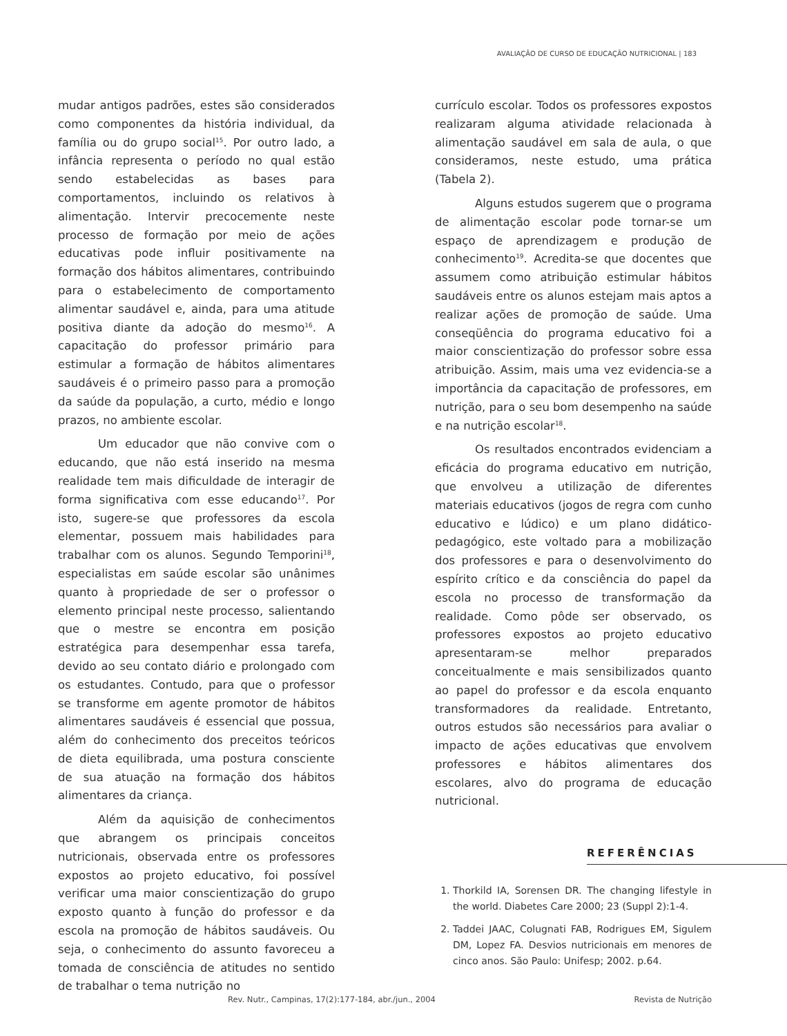AVALIAÇÃO DE CURSO DE EDUCAÇÃO NUTRICIONAL | 183
mudar antigos padrões, estes são considerados como componentes da história individual, da família ou do grupo social<sup>15</sup>. Por outro lado, a infância representa o período no qual estão sendo estabelecidas as bases para comportamentos, incluindo os relativos à alimentação. Intervir precocemente neste processo de formação por meio de ações educativas pode influir positivamente na formação dos hábitos alimentares, contribuindo para o estabelecimento de comportamento alimentar saudável e, ainda, para uma atitude positiva diante da adoção do mesmo<sup>16</sup>. A capacitação do professor primário para estimular a formação de hábitos alimentares saudáveis é o primeiro passo para a promoção da saúde da população, a curto, médio e longo prazos, no ambiente escolar.
Um educador que não convive com o educando, que não está inserido na mesma realidade tem mais dificuldade de interagir de forma significativa com esse educando<sup>17</sup>. Por isto, sugere-se que professores da escola elementar, possuem mais habilidades para trabalhar com os alunos. Segundo Temporini<sup>18</sup>, especialistas em saúde escolar são unânimes quanto à propriedade de ser o professor o elemento principal neste processo, salientando que o mestre se encontra em posição estratégica para desempenhar essa tarefa, devido ao seu contato diário e prolongado com os estudantes. Contudo, para que o professor se transforme em agente promotor de hábitos alimentares saudáveis é essencial que possua, além do conhecimento dos preceitos teóricos de dieta equilibrada, uma postura consciente de sua atuação na formação dos hábitos alimentares da criança.
Além da aquisição de conhecimentos que abrangem os principais conceitos nutricionais, observada entre os professores expostos ao projeto educativo, foi possível verificar uma maior conscientização do grupo exposto quanto à função do professor e da escola na promoção de hábitos saudáveis. Ou seja, o conhecimento do assunto favoreceu a tomada de consciência de atitudes no sentido de trabalhar o tema nutrição no
currículo escolar. Todos os professores expostos realizaram alguma atividade relacionada à alimentação saudável em sala de aula, o que consideramos, neste estudo, uma prática (Tabela 2).
Alguns estudos sugerem que o programa de alimentação escolar pode tornar-se um espaço de aprendizagem e produção de conhecimento<sup>19</sup>. Acredita-se que docentes que assumem como atribuição estimular hábitos saudáveis entre os alunos estejam mais aptos a realizar ações de promoção de saúde. Uma conseqüência do programa educativo foi a maior conscientização do professor sobre essa atribuição. Assim, mais uma vez evidencia-se a importância da capacitação de professores, em nutrição, para o seu bom desempenho na saúde e na nutrição escolar<sup>18</sup>.
Os resultados encontrados evidenciam a eficácia do programa educativo em nutrição, que envolveu a utilização de diferentes materiais educativos (jogos de regra com cunho educativo e lúdico) e um plano didático-pedagógico, este voltado para a mobilização dos professores e para o desenvolvimento do espírito crítico e da consciência do papel da escola no processo de transformação da realidade. Como pôde ser observado, os professores expostos ao projeto educativo apresentaram-se melhor preparados conceitualmente e mais sensibilizados quanto ao papel do professor e da escola enquanto transformadores da realidade. Entretanto, outros estudos são necessários para avaliar o impacto de ações educativas que envolvem professores e hábitos alimentares dos escolares, alvo do programa de educação nutricional.
REFERÊNCIAS
1. Thorkild IA, Sorensen DR. The changing lifestyle in the world. Diabetes Care 2000; 23 (Suppl 2):1-4.
2. Taddei JAAC, Colugnati FAB, Rodrigues EM, Sigulem DM, Lopez FA. Desvios nutricionais em menores de cinco anos. São Paulo: Unifesp; 2002. p.64.
Rev. Nutr., Campinas, 17(2):177-184, abr./jun., 2004 Revista de Nutrição